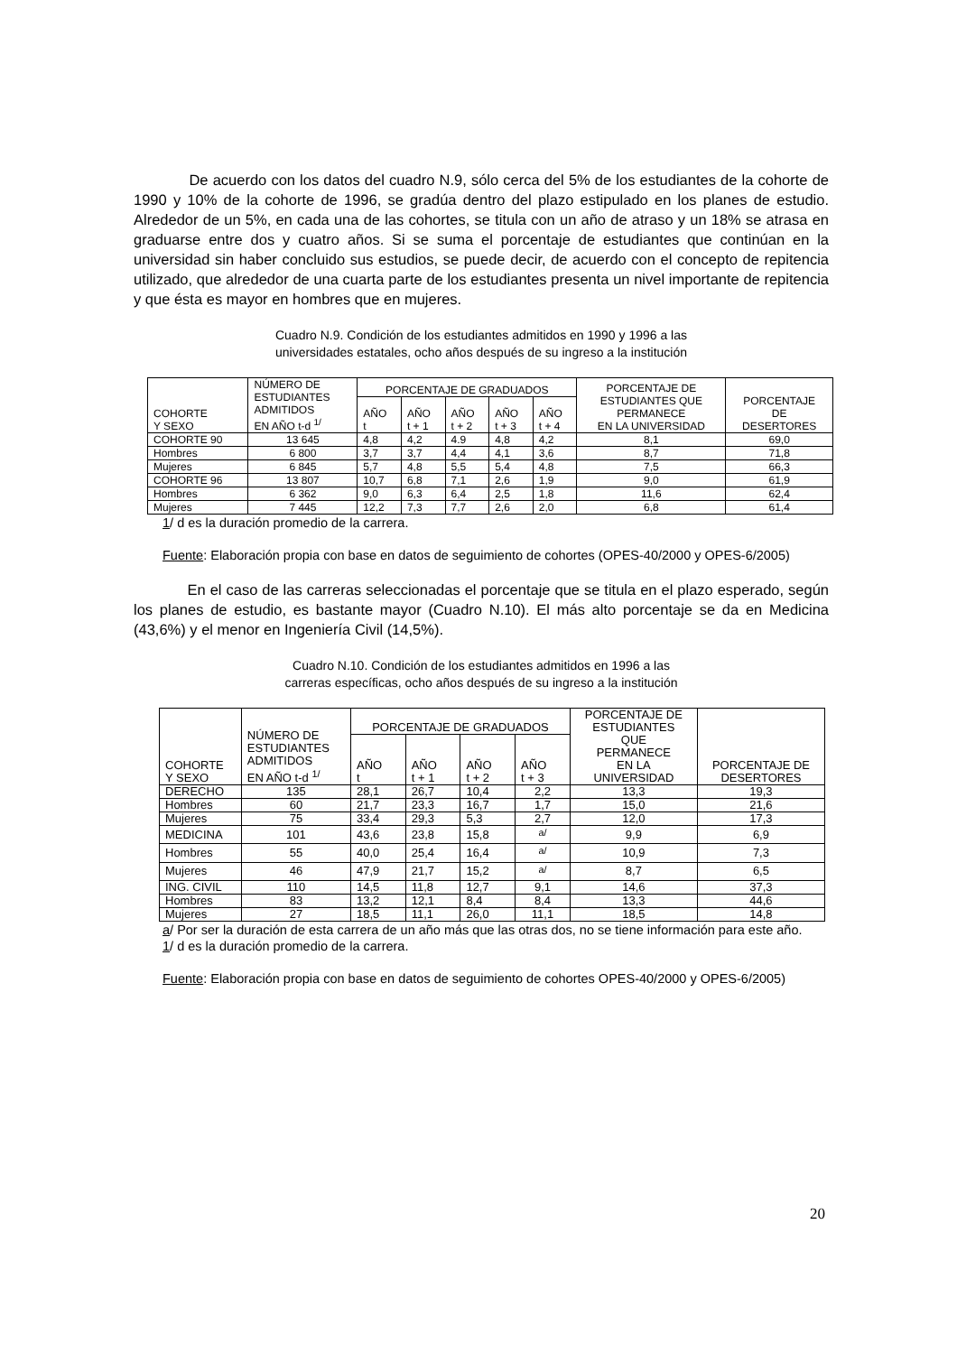De acuerdo con los datos del cuadro N.9, sólo cerca del 5% de los estudiantes de la cohorte de 1990 y 10% de la cohorte de 1996, se gradúa dentro del plazo estipulado en los planes de estudio. Alrededor de un 5%, en cada una de las cohortes, se titula con un año de atraso y un 18% se atrasa en graduarse entre dos y cuatro años. Si se suma el porcentaje de estudiantes que continúan en la universidad sin haber concluido sus estudios, se puede decir, de acuerdo con el concepto de repitencia utilizado, que alrededor de una cuarta parte de los estudiantes presenta un nivel importante de repitencia y que ésta es mayor en hombres que en mujeres.
Cuadro N.9. Condición de los estudiantes admitidos en 1990 y 1996 a las
universidades estatales, ocho años después de su ingreso a la institución
| COHORTE Y SEXO | NÚMERO DE ESTUDIANTES ADMITIDOS EN AÑO t-d <sup>1/</sup> | PORCENTAJE DE GRADUADOS | | | | | PORCENTAJE DE ESTUDIANTES QUE PERMANECE EN LA UNIVERSIDAD | PORCENTAJE DE DESERTORES |
| --- | --- | --- | --- | --- | --- | --- | --- | --- |
| | | AÑO t | AÑO t + 1 | AÑO t + 2 | AÑO t + 3 | AÑO t + 4 | | |
| COHORTE 90 | 13 645 | 4,8 | 4,2 | 4.9 | 4,8 | 4,2 | 8,1 | 69,0 |
| Hombres | 6 800 | 3,7 | 3,7 | 4,4 | 4,1 | 3,6 | 8,7 | 71,8 |
| Mujeres | 6 845 | 5,7 | 4,8 | 5,5 | 5,4 | 4,8 | 7,5 | 66,3 |
| COHORTE 96 | 13 807 | 10,7 | 6,8 | 7,1 | 2,6 | 1,9 | 9,0 | 61,9 |
| Hombres | 6 362 | 9,0 | 6,3 | 6,4 | 2,5 | 1,8 | 11,6 | 62,4 |
| Mujeres | 7 445 | 12,2 | 7,3 | 7,7 | 2,6 | 2,0 | 6,8 | 61,4 |
1/ d es la duración promedio de la carrera.
Fuente: Elaboración propia con base en datos de seguimiento de cohortes (OPES-40/2000 y OPES-6/2005)
En el caso de las carreras seleccionadas el porcentaje que se titula en el plazo esperado, según los planes de estudio, es bastante mayor (Cuadro N.10). El más alto porcentaje se da en Medicina (43,6%) y el menor en Ingeniería Civil (14,5%).
Cuadro N.10. Condición de los estudiantes admitidos en 1996 a las
carreras específicas, ocho años después de su ingreso a la institución
| COHORTE Y SEXO | NÚMERO DE ESTUDIANTES ADMITIDOS EN AÑO t-d <sup>1/</sup> | PORCENTAJE DE GRADUADOS | | | | PORCENTAJE DE ESTUDIANTES QUE PERMANECE EN LA UNIVERSIDAD | PORCENTAJE DE DESERTORES |
| --- | --- | --- | --- | --- | --- | --- | --- |
| | | AÑO t | AÑO t + 1 | AÑO t + 2 | AÑO t + 3 | | |
| DERECHO | 135 | 28,1 | 26,7 | 10,4 | 2,2 | 13,3 | 19,3 |
| Hombres | 60 | 21,7 | 23,3 | 16,7 | 1,7 | 15,0 | 21,6 |
| Mujeres | 75 | 33,4 | 29,3 | 5,3 | 2,7 | 12,0 | 17,3 |
| MEDICINA | 101 | 43,6 | 23,8 | 15,8 | <sup>a/</sup> | 9,9 | 6,9 |
| Hombres | 55 | 40,0 | 25,4 | 16,4 | <sup>a/</sup> | 10,9 | 7,3 |
| Mujeres | 46 | 47,9 | 21,7 | 15,2 | <sup>a/</sup> | 8,7 | 6,5 |
| ING. CIVIL | 110 | 14,5 | 11,8 | 12,7 | 9,1 | 14,6 | 37,3 |
| Hombres | 83 | 13,2 | 12,1 | 8,4 | 8,4 | 13,3 | 44,6 |
| Mujeres | 27 | 18,5 | 11,1 | 26,0 | 11,1 | 18,5 | 14,8 |
a/ Por ser la duración de esta carrera de un año más que las otras dos, no se tiene información para este año.
1/ d es la duración promedio de la carrera.
Fuente: Elaboración propia con base en datos de seguimiento de cohortes OPES-40/2000 y OPES-6/2005)
20